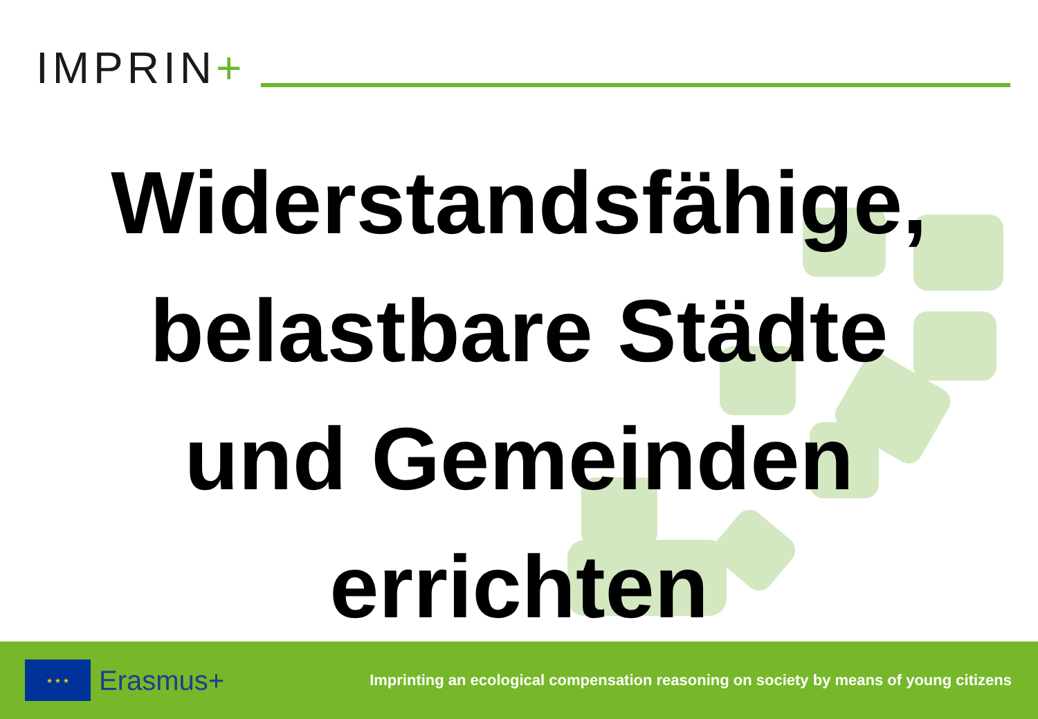IMPRIN+
Widerstandsfähige,
belastbare Städte
und Gemeinden
errichten
★ ★ ★
Erasmus+
Imprinting an ecological compensation reasoning on society by means of young citizens